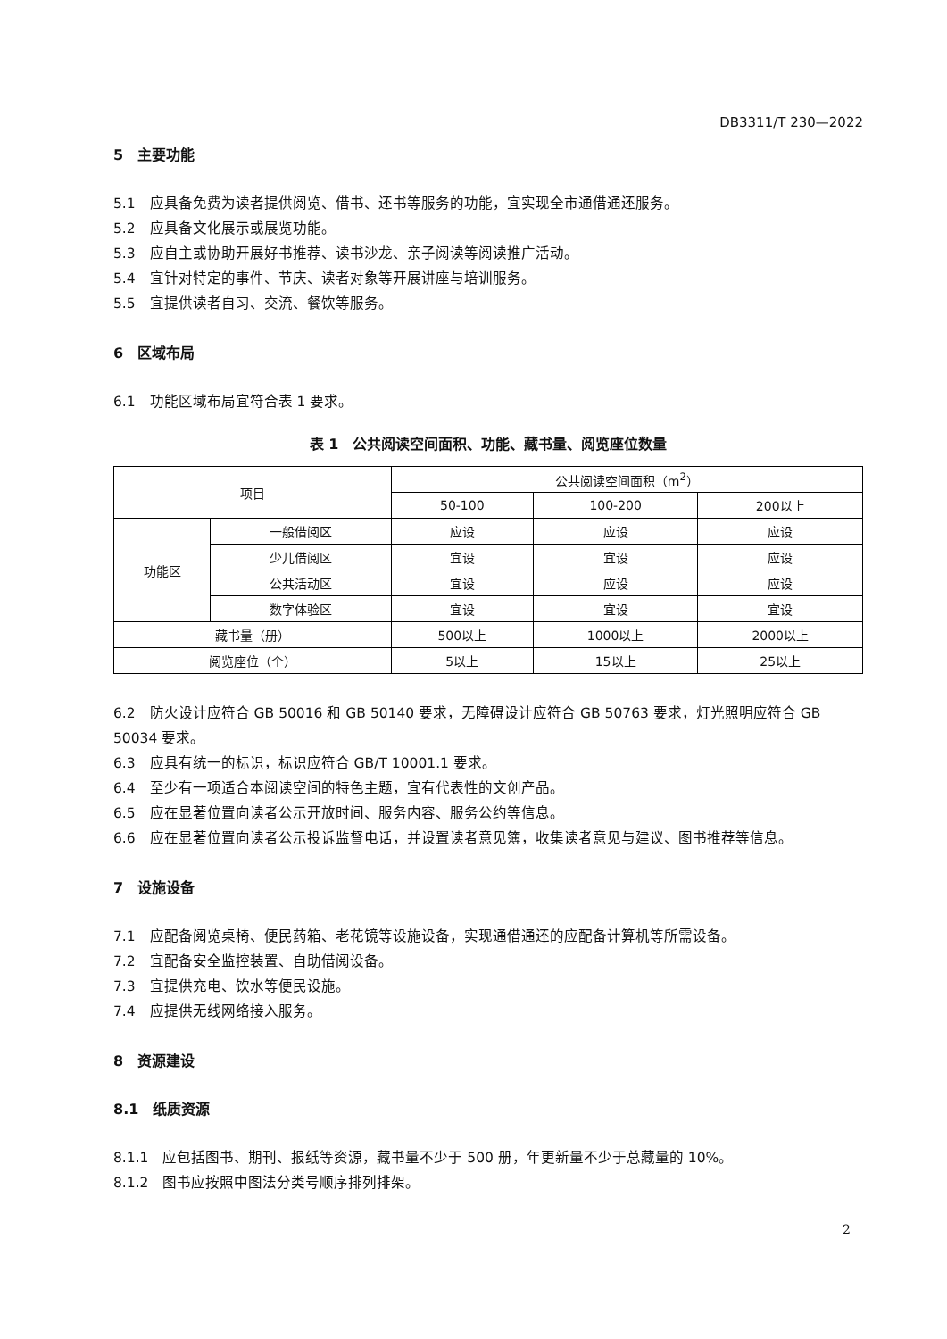DB3311/T 230—2022
5　主要功能
5.1　应具备免费为读者提供阅览、借书、还书等服务的功能，宜实现全市通借通还服务。
5.2　应具备文化展示或展览功能。
5.3　应自主或协助开展好书推荐、读书沙龙、亲子阅读等阅读推广活动。
5.4　宜针对特定的事件、节庆、读者对象等开展讲座与培训服务。
5.5　宜提供读者自习、交流、餐饮等服务。
6　区域布局
6.1　功能区域布局宜符合表 1 要求。
表 1　公共阅读空间面积、功能、藏书量、阅览座位数量
| 项目 | | 公共阅读空间面积（m<sup>2</sup>） | | |
| --- | --- | --- | --- | --- |
| | | 50-100 | 100-200 | 200以上 |
| 功能区 | 一般借阅区 | 应设 | 应设 | 应设 |
| | 少儿借阅区 | 宜设 | 宜设 | 应设 |
| | 公共活动区 | 宜设 | 应设 | 应设 |
| | 数字体验区 | 宜设 | 宜设 | 宜设 |
| 藏书量（册） | | 500以上 | 1000以上 | 2000以上 |
| 阅览座位（个） | | 5以上 | 15以上 | 25以上 |
6.2　防火设计应符合 GB 50016 和 GB 50140 要求，无障碍设计应符合 GB 50763 要求，灯光照明应符合 GB 50034 要求。
6.3　应具有统一的标识，标识应符合 GB/T 10001.1 要求。
6.4　至少有一项适合本阅读空间的特色主题，宜有代表性的文创产品。
6.5　应在显著位置向读者公示开放时间、服务内容、服务公约等信息。
6.6　应在显著位置向读者公示投诉监督电话，并设置读者意见簿，收集读者意见与建议、图书推荐等信息。
7　设施设备
7.1　应配备阅览桌椅、便民药箱、老花镜等设施设备，实现通借通还的应配备计算机等所需设备。
7.2　宜配备安全监控装置、自助借阅设备。
7.3　宜提供充电、饮水等便民设施。
7.4　应提供无线网络接入服务。
8　资源建设
8.1　纸质资源
8.1.1　应包括图书、期刊、报纸等资源，藏书量不少于 500 册，年更新量不少于总藏量的 10%。
8.1.2　图书应按照中图法分类号顺序排列排架。
2